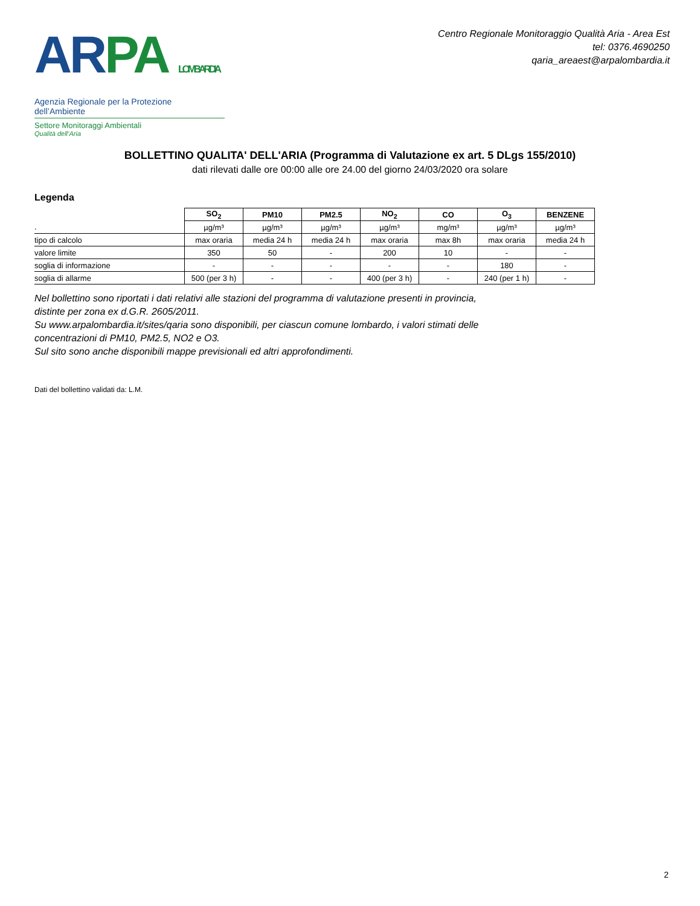AR PA LOMBARDIA
Agenzia Regionale per la Protezione dell’Ambiente
Settore Monitoraggi Ambientali
Qualità dell’Aria
Centro Regionale Monitoraggio Qualità Aria - Area Est
tel: 0376.4690250
qaria_areaest@arpalombardia.it
BOLLETTINO QUALITA' DELL'ARIA (Programma di Valutazione ex art. 5 DLgs 155/2010)
dati rilevati dalle ore 00:00 alle ore 24.00 del giorno 24/03/2020 ora solare
Legenda
| | SO<sub>2</sub> | PM10 | PM2.5 | NO<sub>2</sub> | CO | O<sub>3</sub> | BENZENE |
| . | µg/m³ | µg/m³ | µg/m³ | µg/m³ | mg/m³ | µg/m³ | µg/m³ |
| tipo di calcolo | max oraria | media 24 h | media 24 h | max oraria | max 8h | max oraria | media 24 h |
| valore limite | 350 | 50 | - | 200 | 10 | - | - |
| soglia di informazione | - | - | - | - | - | 180 | - |
| soglia di allarme | 500 (per 3 h) | - | - | 400 (per 3 h) | - | 240 (per 1 h) | - |
Nel bollettino sono riportati i dati relativi alle stazioni del programma di valutazione presenti in provincia,
distinte per zona ex d.G.R. 2605/2011.
Su www.arpalombardia.it/sites/qaria sono disponibili, per ciascun comune lombardo, i valori stimati delle
concentrazioni di PM10, PM2.5, NO2 e O3.
Sul sito sono anche disponibili mappe previsionali ed altri approfondimenti.
Dati del bollettino validati da: L.M.
2